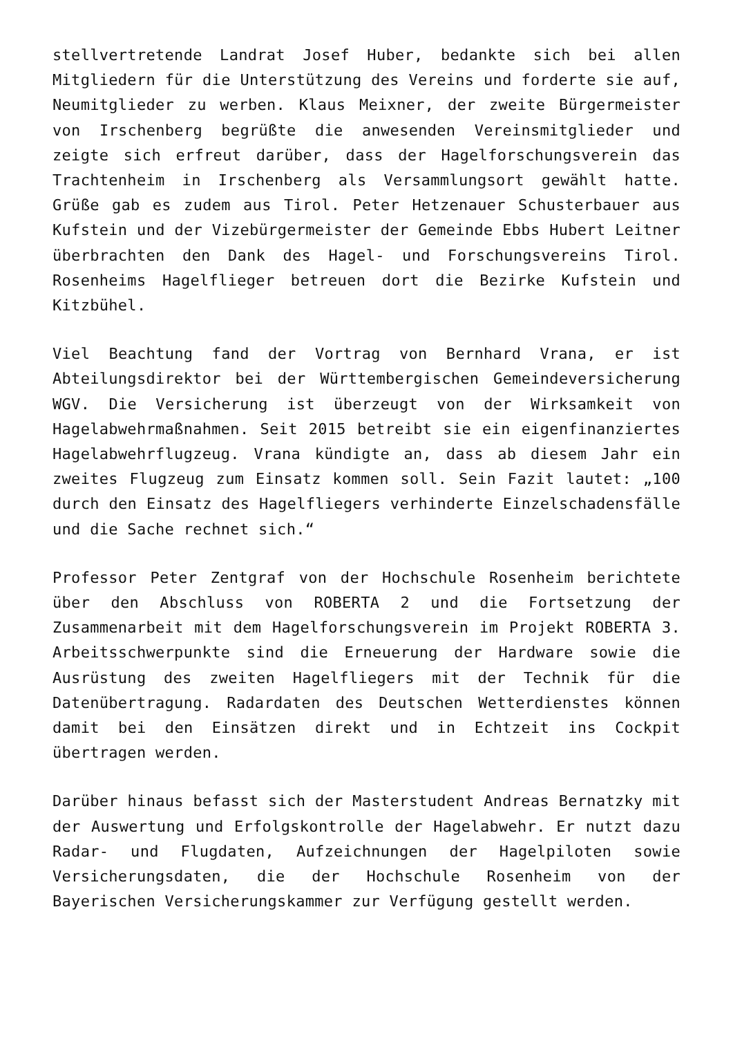stellvertretende Landrat Josef Huber, bedankte sich bei allen Mitgliedern für die Unterstützung des Vereins und forderte sie auf, Neumitglieder zu werben. Klaus Meixner, der zweite Bürgermeister von Irschenberg begrüßte die anwesenden Vereinsmitglieder und zeigte sich erfreut darüber, dass der Hagelforschungsverein das Trachtenheim in Irschenberg als Versammlungsort gewählt hatte. Grüße gab es zudem aus Tirol. Peter Hetzenauer Schusterbauer aus Kufstein und der Vizebürgermeister der Gemeinde Ebbs Hubert Leitner überbrachten den Dank des Hagel- und Forschungsvereins Tirol. Rosenheims Hagelflieger betreuen dort die Bezirke Kufstein und Kitzbühel.
Viel Beachtung fand der Vortrag von Bernhard Vrana, er ist Abteilungsdirektor bei der Württembergischen Gemeindeversicherung WGV. Die Versicherung ist überzeugt von der Wirksamkeit von Hagelabwehrmaßnahmen. Seit 2015 betreibt sie ein eigenfinanziertes Hagelabwehrflugzeug. Vrana kündigte an, dass ab diesem Jahr ein zweites Flugzeug zum Einsatz kommen soll. Sein Fazit lautet: „100 durch den Einsatz des Hagelfliegers verhinderte Einzelschadensfälle und die Sache rechnet sich.“
Professor Peter Zentgraf von der Hochschule Rosenheim berichtete über den Abschluss von ROBERTA 2 und die Fortsetzung der Zusammenarbeit mit dem Hagelforschungsverein im Projekt ROBERTA 3. Arbeitsschwerpunkte sind die Erneuerung der Hardware sowie die Ausrüstung des zweiten Hagelfliegers mit der Technik für die Datenübertragung. Radardaten des Deutschen Wetterdienstes können damit bei den Einsätzen direkt und in Echtzeit ins Cockpit übertragen werden.
Darüber hinaus befasst sich der Masterstudent Andreas Bernatzky mit der Auswertung und Erfolgskontrolle der Hagelabwehr. Er nutzt dazu Radar- und Flugdaten, Aufzeichnungen der Hagelpiloten sowie Versicherungsdaten, die der Hochschule Rosenheim von der Bayerischen Versicherungskammer zur Verfügung gestellt werden.